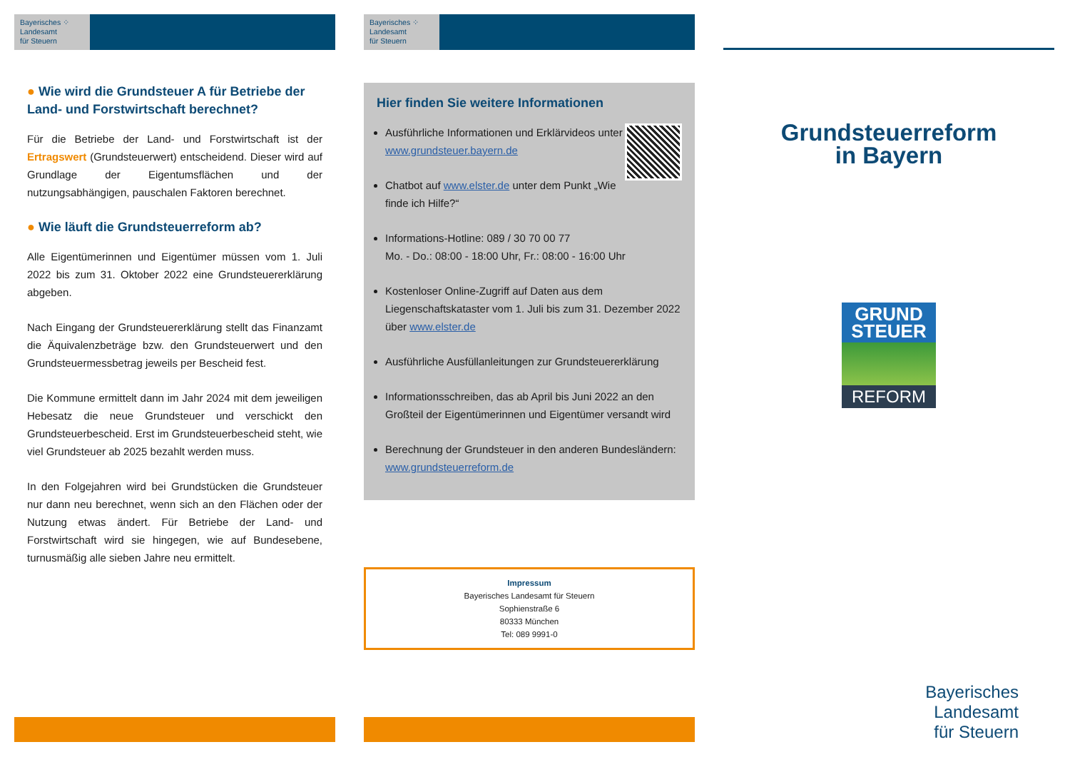Bayerisches ⁘
Landesamt
für Steuern
● Wie wird die Grundsteuer A für Betriebe der Land- und Forstwirtschaft berechnet?
Für die Betriebe der Land- und Forstwirtschaft ist der Ertragswert (Grundsteuerwert) entscheidend. Dieser wird auf Grundlage der Eigentumsflächen und der nutzungsabhängigen, pauschalen Faktoren berechnet.
● Wie läuft die Grundsteuerreform ab?
Alle Eigentümerinnen und Eigentümer müssen vom 1. Juli 2022 bis zum 31. Oktober 2022 eine Grundsteuererklärung abgeben.
Nach Eingang der Grundsteuererklärung stellt das Finanzamt die Äquivalenzbeträge bzw. den Grundsteuerwert und den Grundsteuermessbetrag jeweils per Bescheid fest.
Die Kommune ermittelt dann im Jahr 2024 mit dem jeweiligen Hebesatz die neue Grundsteuer und verschickt den Grundsteuerbescheid. Erst im Grundsteuerbescheid steht, wie viel Grundsteuer ab 2025 bezahlt werden muss.
In den Folgejahren wird bei Grundstücken die Grundsteuer nur dann neu berechnet, wenn sich an den Flächen oder der Nutzung etwas ändert. Für Betriebe der Land- und Forstwirtschaft wird sie hingegen, wie auf Bundesebene, turnusmäßig alle sieben Jahre neu ermittelt.
Bayerisches ⁘
Landesamt
für Steuern
Hier finden Sie weitere Informationen
Ausführliche Informationen und Erklärvideos unter www.grundsteuer.bayern.de
Chatbot auf www.elster.de unter dem Punkt „Wie finde ich Hilfe?“
Informations-Hotline: 089 / 30 70 00 77
Mo. - Do.: 08:00 - 18:00 Uhr, Fr.: 08:00 - 16:00 Uhr
Kostenloser Online-Zugriff auf Daten aus dem Liegenschaftskataster vom 1. Juli bis zum 31. Dezember 2022 über www.elster.de
Ausführliche Ausfüllanleitungen zur Grundsteuererklärung
Informationsschreiben, das ab April bis Juni 2022 an den Großteil der Eigentümerinnen und Eigentümer versandt wird
Berechnung der Grundsteuer in den anderen Bundesländern: www.grundsteuerreform.de
Impressum
Bayerisches Landesamt für Steuern
Sophienstraße 6
80333 München
Tel: 089 9991-0
Grundsteuerreform
in Bayern
GRUND
STEUER
REFORM
Bayerisches
Landesamt
für Steuern